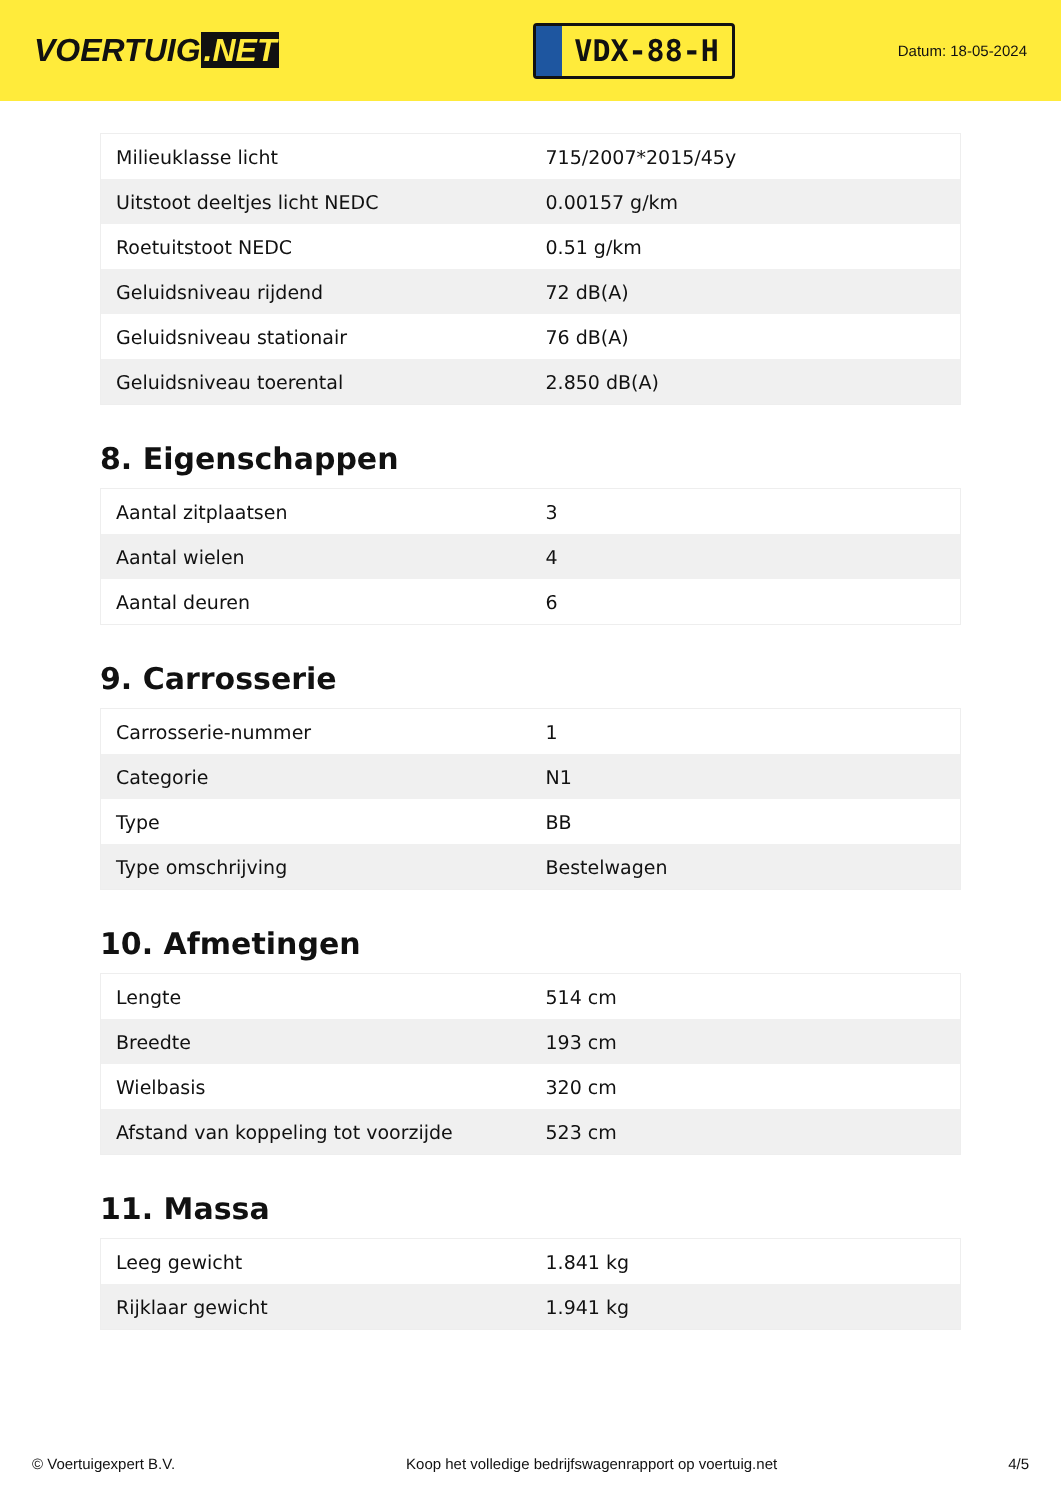VOERTUIG.NET
VDX-88-H
Datum: 18-05-2024
| Milieuklasse licht | 715/2007*2015/45y |
| Uitstoot deeltjes licht NEDC | 0.00157 g/km |
| Roetuitstoot NEDC | 0.51 g/km |
| Geluidsniveau rijdend | 72 dB(A) |
| Geluidsniveau stationair | 76 dB(A) |
| Geluidsniveau toerental | 2.850 dB(A) |
8. Eigenschappen
| Aantal zitplaatsen | 3 |
| Aantal wielen | 4 |
| Aantal deuren | 6 |
9. Carrosserie
| Carrosserie-nummer | 1 |
| Categorie | N1 |
| Type | BB |
| Type omschrijving | Bestelwagen |
10. Afmetingen
| Lengte | 514 cm |
| Breedte | 193 cm |
| Wielbasis | 320 cm |
| Afstand van koppeling tot voorzijde | 523 cm |
11. Massa
| Leeg gewicht | 1.841 kg |
| Rijklaar gewicht | 1.941 kg |
© Voertuigexpert B.V. Koop het volledige bedrijfswagenrapport op voertuig.net 4/5